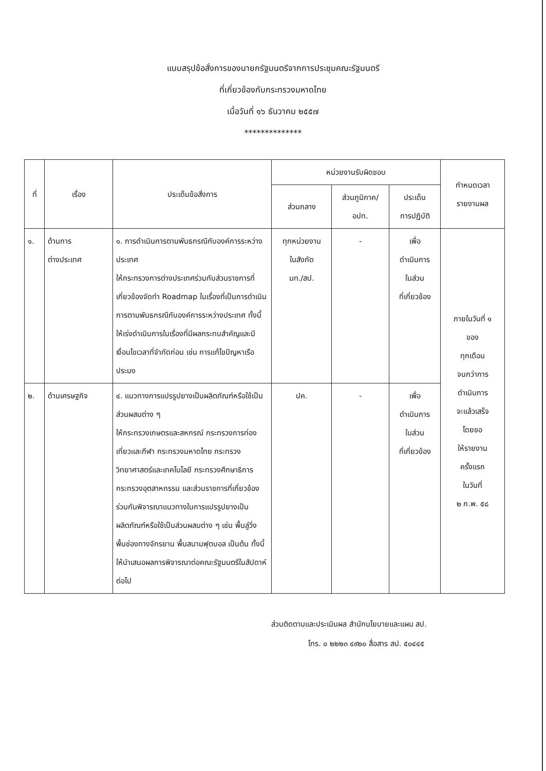แบบสรุปข้อสั่งการของนายกรัฐมนตรีจากการประชุมคณะรัฐมนตรี
ที่เกี่ยวข้องกับกระทรวงมหาดไทย
เมื่อวันที่ ๑๖ ธันวาคม ๒๕๕๗
**************
| ที่ | เรื่อง | ประเด็นข้อสั่งการ | หน่วยงานรับผิดชอบ | | | กำหนดเวลา รายงานผล |
| --- | --- | --- | --- | --- | --- | --- |
| | | | ส่วนกลาง | ส่วนภูมิภาค/ อปท. | ประเด็น การปฏิบัติ | |
| ๑. | ด้านการ ต่างประเทศ | ๑. การดำเนินการตามพันธกรณีกับองค์การระหว่างประเทศ ให้กระทรวงการต่างประเทศร่วมกับส่วนราชการที่เกี่ยวข้องจัดทำ Roadmap ในเรื่องที่เป็นการดำเนินการตามพันธกรณีกับองค์การระหว่างประเทศ ทั้งนี้ ให้เร่งดำเนินการในเรื่องที่มีผลกระทบสำคัญและมีเงื่อนไขเวลาที่จำกัดก่อน เช่น การแก้ไขปัญหาเรือประมง | ทุกหน่วยงาน ในสังกัด มท./สป. | - | เพื่อ ดำเนินการ ในส่วน ที่เกี่ยวข้อง | ภายในวันที่ ๑ ของ ทุกเดือน จนกว่าการ ดำเนินการ จะแล้วเสร็จ โดยขอ ให้รายงาน ครั้งแรก ในวันที่ ๒ ก.พ. ๕๘ |
| ๒. | ด้านเศรษฐกิจ | ๔. แนวทางการแปรรูปยางเป็นผลิตภัณฑ์หรือใช้เป็นส่วนผสมต่าง ๆ ให้กระทรวงเกษตรและสหกรณ์ กระทรวงการท่องเที่ยวและกีฬา กระทรวงมหาดไทย กระทรวงวิทยาศาสตร์และเทคโนโลยี กระทรวงศึกษาธิการ กระทรวงอุตสาหกรรม และส่วนราชการที่เกี่ยวข้องร่วมกันพิจารณาแนวทางในการแปรรูปยางเป็นผลิตภัณฑ์หรือใช้เป็นส่วนผสมต่าง ๆ เช่น พื้นลู่วิ่ง พื้นช่องทางจักรยาน พื้นสนามฟุตบอล เป็นต้น ทั้งนี้ ให้นำเสนอผลการพิจารณาต่อคณะรัฐมนตรีในสัปดาห์ต่อไป | ปค. | - | เพื่อ ดำเนินการ ในส่วน ที่เกี่ยวข้อง | |
ส่วนติดตามและประเมินผล สำนักนโยบายและแผน สป.
โทร. ๐ ๒๒๒๓ ๔๙๒๐ สื่อสาร สป. ๕๐๔๔๕